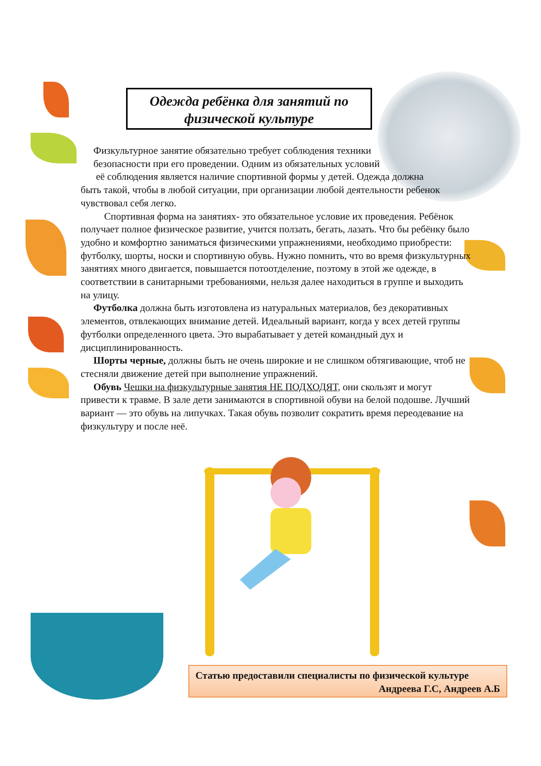Одежда ребёнка для занятий по
физической культуре
Физкультурное занятие обязательно требует соблюдения техники
безопасности при его проведении. Одним из обязательных условий
её соблюдения является наличие спортивной формы у детей. Одежда должна
быть такой, чтобы в любой ситуации, при организации любой деятельности ребенок чувствовал себя легко.
Спортивная форма на занятиях- это обязательное условие их проведения. Ребёнок получает полное физическое развитие, учится ползать, бегать, лазать. Что бы ребёнку было удобно и комфортно заниматься физическими упражнениями, необходимо приобрести: футболку, шорты, носки и спортивную обувь. Нужно помнить, что во время физкультурных занятиях много двигается, повышается потоотделение, поэтому в этой же одежде, в соответствии в санитарными требованиями, нельзя далее находиться в группе и выходить на улицу.
Футболка должна быть изготовлена из натуральных материалов, без декоративных элементов, отвлекающих внимание детей. Идеальный вариант, когда у всех детей группы футболки определенного цвета. Это вырабатывает у детей командный дух и дисциплинированность.
Шорты черные, должны быть не очень широкие и не слишком обтягивающие, чтоб не стесняли движение детей при выполнение упражнений.
Обувь Чешки на физкультурные занятия НЕ ПОДХОДЯТ, они скользят и могут привести к травме. В зале дети занимаются в спортивной обуви на белой подошве. Лучший вариант — это обувь на липучках. Такая обувь позволит сократить время переодевание на физкультуру и после неё.
Статью предоставили специалисты по физической культуре
Андреева Г.С, Андреев А.Б